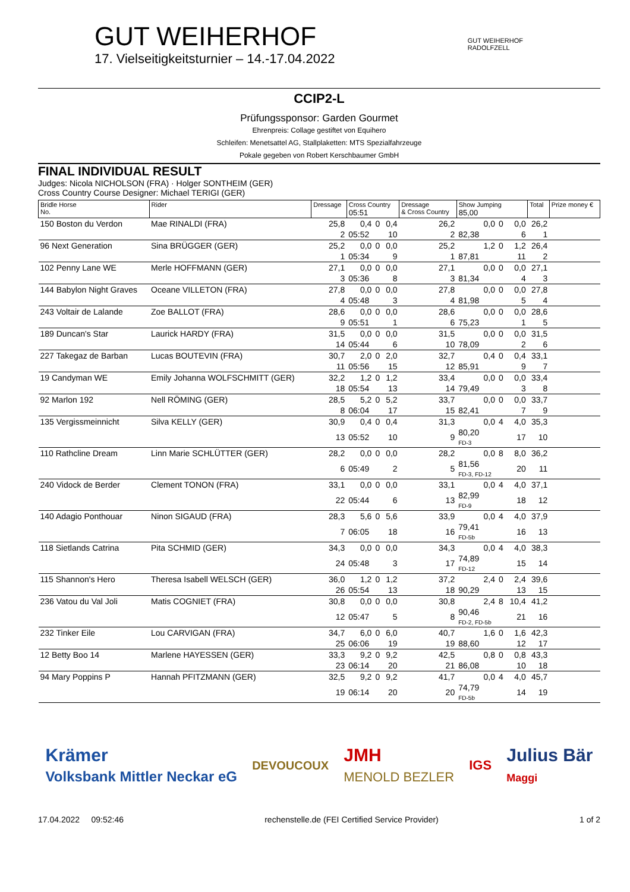GUT WEIHERHOF
17. Vielseitigkeitsturnier – 14.-17.04.2022
GUT WEIHERHOF
RADOLFZELL
CCIP2-L
Prüfungssponsor: Garden Gourmet
Ehrenpreis: Collage gestiftet von Equihero
Schleifen: Menetsattel AG, Stallplaketten: MTS Spezialfahrzeuge
Pokale gegeben von Robert Kerschbaumer GmbH
FINAL INDIVIDUAL RESULT
Judges: Nicola NICHOLSON (FRA) · Holger SONTHEIM (GER)
Cross Country Course Designer: Michael TERIGI (GER)
| Bridle Horse No. | Rider | Dressage | Cross Country 05:51 | | | Dressage & Cross Country | Show Jumping 85,00 | | | Total | Prize money € |
| --- | --- | --- | --- | --- | --- | --- | --- | --- | --- | --- | --- |
| 150 Boston du Verdon | Mae RINALDI (FRA) | 25,8 | 0,4 | 0 | 0,4 | 26,2 | 0,0 | 0 | 0,0 | 26,2 | |
| | | 2 | 05:52 | | 10 | 2 | 82,38 | | 6 | 1 | |
| 96 Next Generation | Sina BRÜGGER (GER) | 25,2 | 0,0 | 0 | 0,0 | 25,2 | 1,2 | 0 | 1,2 | 26,4 | |
| | | 1 | 05:34 | | 9 | 1 | 87,81 | | 11 | 2 | |
| 102 Penny Lane WE | Merle HOFFMANN (GER) | 27,1 | 0,0 | 0 | 0,0 | 27,1 | 0,0 | 0 | 0,0 | 27,1 | |
| | | 3 | 05:36 | | 8 | 3 | 81,34 | | 4 | 3 | |
| 144 Babylon Night Graves | Oceane VILLETON (FRA) | 27,8 | 0,0 | 0 | 0,0 | 27,8 | 0,0 | 0 | 0,0 | 27,8 | |
| | | 4 | 05:48 | | 3 | 4 | 81,98 | | 5 | 4 | |
| 243 Voltair de Lalande | Zoe BALLOT (FRA) | 28,6 | 0,0 | 0 | 0,0 | 28,6 | 0,0 | 0 | 0,0 | 28,6 | |
| | | 9 | 05:51 | | 1 | 6 | 75,23 | | 1 | 5 | |
| 189 Duncan's Star | Laurick HARDY (FRA) | 31,5 | 0,0 | 0 | 0,0 | 31,5 | 0,0 | 0 | 0,0 | 31,5 | |
| | | 14 | 05:44 | | 6 | 10 | 78,09 | | 2 | 6 | |
| 227 Takegaz de Barban | Lucas BOUTEVIN (FRA) | 30,7 | 2,0 | 0 | 2,0 | 32,7 | 0,4 | 0 | 0,4 | 33,1 | |
| | | 11 | 05:56 | | 15 | 12 | 85,91 | | 9 | 7 | |
| 19 Candyman WE | Emily Johanna WOLFSCHMITT (GER) | 32,2 | 1,2 | 0 | 1,2 | 33,4 | 0,0 | 0 | 0,0 | 33,4 | |
| | | 18 | 05:54 | | 13 | 14 | 79,49 | | 3 | 8 | |
| 92 Marlon 192 | Nell RÖMING (GER) | 28,5 | 5,2 | 0 | 5,2 | 33,7 | 0,0 | 0 | 0,0 | 33,7 | |
| | | 8 | 06:04 | | 17 | 15 | 82,41 | | 7 | 9 | |
| 135 Vergissmeinnicht | Silva KELLY (GER) | 30,9 | 0,4 | 0 | 0,4 | 31,3 | 0,0 | 4 | 4,0 | 35,3 | |
| | | 13 | 05:52 | | 10 | 9 | 80,20 FD-3 | | 17 | 10 | |
| 110 Rathcline Dream | Linn Marie SCHLÜTTER (GER) | 28,2 | 0,0 | 0 | 0,0 | 28,2 | 0,0 | 8 | 8,0 | 36,2 | |
| | | 6 | 05:49 | | 2 | 5 | 81,56 FD-3, FD-12 | | 20 | 11 | |
| 240 Vidock de Berder | Clement TONON (FRA) | 33,1 | 0,0 | 0 | 0,0 | 33,1 | 0,0 | 4 | 4,0 | 37,1 | |
| | | 22 | 05:44 | | 6 | 13 | 82,99 FD-9 | | 18 | 12 | |
| 140 Adagio Ponthouar | Ninon SIGAUD (FRA) | 28,3 | 5,6 | 0 | 5,6 | 33,9 | 0,0 | 4 | 4,0 | 37,9 | |
| | | 7 | 06:05 | | 18 | 16 | 79,41 FD-5b | | 16 | 13 | |
| 118 Sietlands Catrina | Pita SCHMID (GER) | 34,3 | 0,0 | 0 | 0,0 | 34,3 | 0,0 | 4 | 4,0 | 38,3 | |
| | | 24 | 05:48 | | 3 | 17 | 74,89 FD-12 | | 15 | 14 | |
| 115 Shannon's Hero | Theresa Isabell WELSCH (GER) | 36,0 | 1,2 | 0 | 1,2 | 37,2 | 2,4 | 0 | 2,4 | 39,6 | |
| | | 26 | 05:54 | | 13 | 18 | 90,29 | | 13 | 15 | |
| 236 Vatou du Val Joli | Matis COGNIET (FRA) | 30,8 | 0,0 | 0 | 0,0 | 30,8 | 2,4 | 8 | 10,4 | 41,2 | |
| | | 12 | 05:47 | | 5 | 8 | 90,46 FD-2, FD-5b | | 21 | 16 | |
| 232 Tinker Eile | Lou CARVIGAN (FRA) | 34,7 | 6,0 | 0 | 6,0 | 40,7 | 1,6 | 0 | 1,6 | 42,3 | |
| | | 25 | 06:06 | | 19 | 19 | 88,60 | | 12 | 17 | |
| 12 Betty Boo 14 | Marlene HAYESSEN (GER) | 33,3 | 9,2 | 0 | 9,2 | 42,5 | 0,8 | 0 | 0,8 | 43,3 | |
| | | 23 | 06:14 | | 20 | 21 | 86,08 | | 10 | 18 | |
| 94 Mary Poppins P | Hannah PFITZMANN (GER) | 32,5 | 9,2 | 0 | 9,2 | 41,7 | 0,0 | 4 | 4,0 | 45,7 | |
| | | 19 | 06:14 | | 20 | 20 | 74,79 FD-5b | | 14 | 19 | |
Krämer
Volksbank Mittler Neckar eG
DEVOUCOUX
JMH
MENOLD BEZLER
IGS
Julius Bär
Maggi
17.04.2022 09:52:46 rechenstelle.de (FEI Certified Service Provider) 1 of 2